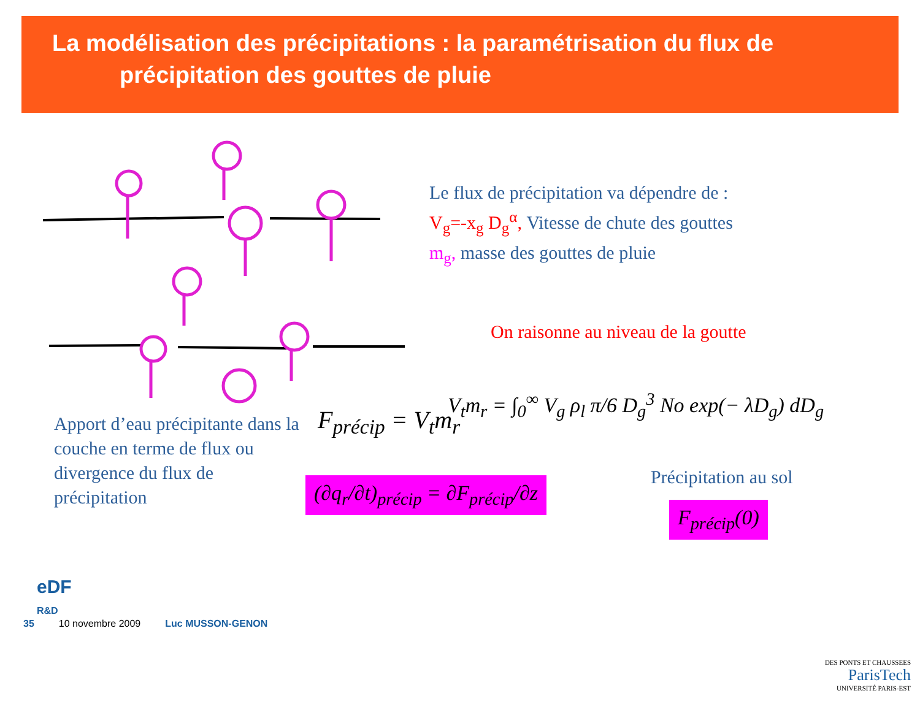La modélisation des précipitations : la paramétrisation du flux de
précipitation des gouttes de pluie
Le flux de précipitation va dépendre de :
V<sub>g</sub>=-x<sub>g</sub> D<sub>g</sub><sup>α</sup>, Vitesse de chute des gouttes
m<sub>g</sub>, masse des gouttes de pluie
On raisonne au niveau de la goutte
V<sub>t</sub>m<sub>r</sub> = ∫<sub>0</sub><sup>∞</sup> V<sub>g</sub> ρ<sub>l</sub> π/6 D<sub>g</sub><sup>3</sup> No exp(− λD<sub>g</sub>) dD<sub>g</sub>
Apport d’eau précipitante dans la couche en terme de flux ou divergence du flux de précipitation
F<sub>précip</sub> = V<sub>t</sub>m<sub>r</sub>
(∂q<sub>r</sub>/∂t)<sub>précip</sub> = ∂F<sub>précip</sub>/∂z
Précipitation au sol
F<sub>précip</sub>(0)
eDF
R&D
35 10 novembre 2009 Luc MUSSON-GENON
DES PONTS ET CHAUSSEES
ParisTech
UNIVERSITÉ PARIS-EST